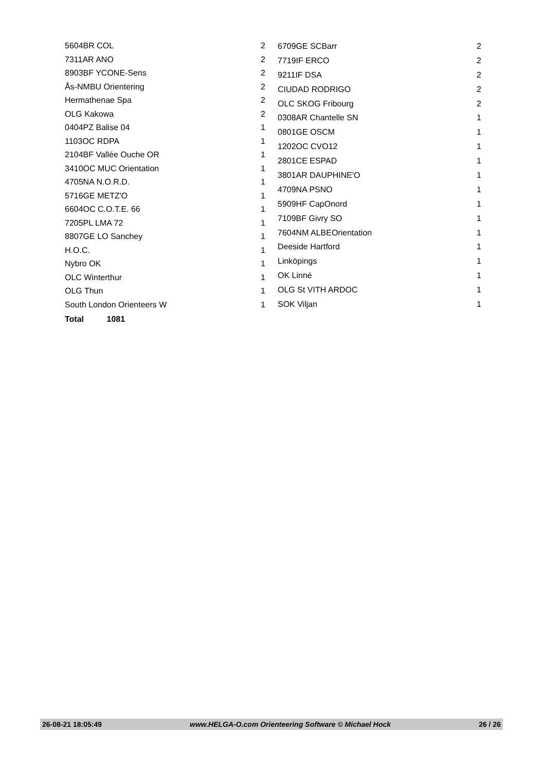| 5604BR COL | 2 |
| 7311AR ANO | 2 |
| 8903BF YCONE-Sens | 2 |
| Ås-NMBU Orientering | 2 |
| Hermathenae Spa | 2 |
| OLG Kakowa | 2 |
| 0404PZ Balise 04 | 1 |
| 1103OC RDPA | 1 |
| 2104BF Vallée Ouche OR | 1 |
| 3410OC MUC Orientation | 1 |
| 4705NA N.O.R.D. | 1 |
| 5716GE METZ'O | 1 |
| 6604OC C.O.T.E. 66 | 1 |
| 7205PL LMA 72 | 1 |
| 8807GE LO Sanchey | 1 |
| H.O.C. | 1 |
| Nybro OK | 1 |
| OLC Winterthur | 1 |
| OLG Thun | 1 |
| South London Orienteers W | 1 |
| 6709GE SCBarr | 2 |
| 7719IF ERCO | 2 |
| 9211IF DSA | 2 |
| CIUDAD RODRIGO | 2 |
| OLC SKOG Fribourg | 2 |
| 0308AR Chantelle SN | 1 |
| 0801GE OSCM | 1 |
| 1202OC CVO12 | 1 |
| 2801CE ESPAD | 1 |
| 3801AR DAUPHINE'O | 1 |
| 4709NA PSNO | 1 |
| 5909HF CapOnord | 1 |
| 7109BF Givry SO | 1 |
| 7604NM ALBEOrientation | 1 |
| Deeside Hartford | 1 |
| Linköpings | 1 |
| OK Linné | 1 |
| OLG St VITH ARDOC | 1 |
| SOK Viljan | 1 |
Total 1081
26-08-21 18:05:49 www.HELGA-O.com Orienteering Software © Michael Hock 26 / 26